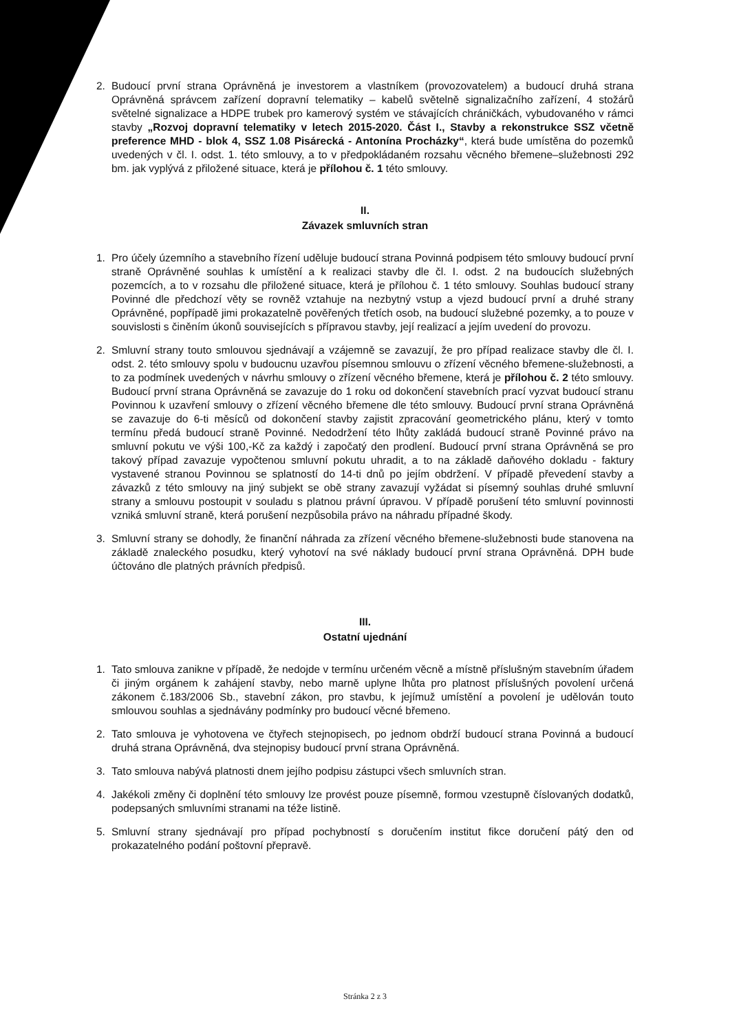2. Budoucí první strana Oprávněná je investorem a vlastníkem (provozovatelem) a budoucí druhá strana Oprávněná správcem zařízení dopravní telematiky – kabelů světelně signalizačního zařízení, 4 stožárů světelné signalizace a HDPE trubek pro kamerový systém ve stávajících chráničkách, vybudovaného v rámci stavby „Rozvoj dopravní telematiky v letech 2015-2020. Část I., Stavby a rekonstrukce SSZ včetně preference MHD - blok 4, SSZ 1.08 Pisárecká - Antonína Procházky“, která bude umístěna do pozemků uvedených v čl. I. odst. 1. této smlouvy, a to v předpokládaném rozsahu věcného břemene–služebnosti 292 bm. jak vyplývá z přiložené situace, která je přílohou č. 1 této smlouvy.
II.
Závazek smluvních stran
1. Pro účely územního a stavebního řízení uděluje budoucí strana Povinná podpisem této smlouvy budoucí první straně Oprávněné souhlas k umístění a k realizaci stavby dle čl. I. odst. 2 na budoucích služebných pozemcích, a to v rozsahu dle přiložené situace, která je přílohou č. 1 této smlouvy. Souhlas budoucí strany Povinné dle předchozí věty se rovněž vztahuje na nezbytný vstup a vjezd budoucí první a druhé strany Oprávněné, popřípadě jimi prokazatelně pověřených třetích osob, na budoucí služebné pozemky, a to pouze v souvislosti s činěním úkonů souvisejících s přípravou stavby, její realizací a jejím uvedení do provozu.
2. Smluvní strany touto smlouvou sjednávají a vzájemně se zavazují, že pro případ realizace stavby dle čl. I. odst. 2. této smlouvy spolu v budoucnu uzavřou písemnou smlouvu o zřízení věcného břemene-služebnosti, a to za podmínek uvedených v návrhu smlouvy o zřízení věcného břemene, která je přílohou č. 2 této smlouvy. Budoucí první strana Oprávněná se zavazuje do 1 roku od dokončení stavebních prací vyzvat budoucí stranu Povinnou k uzavření smlouvy o zřízení věcného břemene dle této smlouvy. Budoucí první strana Oprávněná se zavazuje do 6-ti měsíců od dokončení stavby zajistit zpracování geometrického plánu, který v tomto termínu předá budoucí straně Povinné. Nedodržení této lhůty zakládá budoucí straně Povinné právo na smluvní pokutu ve výši 100,-Kč za každý i započatý den prodlení. Budoucí první strana Oprávněná se pro takový případ zavazuje vypočtenou smluvní pokutu uhradit, a to na základě daňového dokladu - faktury vystavené stranou Povinnou se splatností do 14-ti dnů po jejím obdržení. V případě převedení stavby a závazků z této smlouvy na jiný subjekt se obě strany zavazují vyžádat si písemný souhlas druhé smluvní strany a smlouvu postoupit v souladu s platnou právní úpravou. V případě porušení této smluvní povinnosti vzniká smluvní straně, která porušení nezpůsobila právo na náhradu případné škody.
3. Smluvní strany se dohodly, že finanční náhrada za zřízení věcného břemene-služebnosti bude stanovena na základě znaleckého posudku, který vyhotoví na své náklady budoucí první strana Oprávněná. DPH bude účtováno dle platných právních předpisů.
III.
Ostatní ujednání
1. Tato smlouva zanikne v případě, že nedojde v termínu určeném věcně a místně příslušným stavebním úřadem či jiným orgánem k zahájení stavby, nebo marně uplyne lhůta pro platnost příslušných povolení určená zákonem č.183/2006 Sb., stavební zákon, pro stavbu, k jejímuž umístění a povolení je udělován touto smlouvou souhlas a sjednávány podmínky pro budoucí věcné břemeno.
2. Tato smlouva je vyhotovena ve čtyřech stejnopisech, po jednom obdrží budoucí strana Povinná a budoucí druhá strana Oprávněná, dva stejnopisy budoucí první strana Oprávněná.
3. Tato smlouva nabývá platnosti dnem jejího podpisu zástupci všech smluvních stran.
4. Jakékoli změny či doplnění této smlouvy lze provést pouze písemně, formou vzestupně číslovaných dodatků, podepsaných smluvními stranami na téže listině.
5. Smluvní strany sjednávají pro případ pochybností s doručením institut fikce doručení pátý den od prokazatelného podání poštovní přepravě.
Stránka 2 z 3